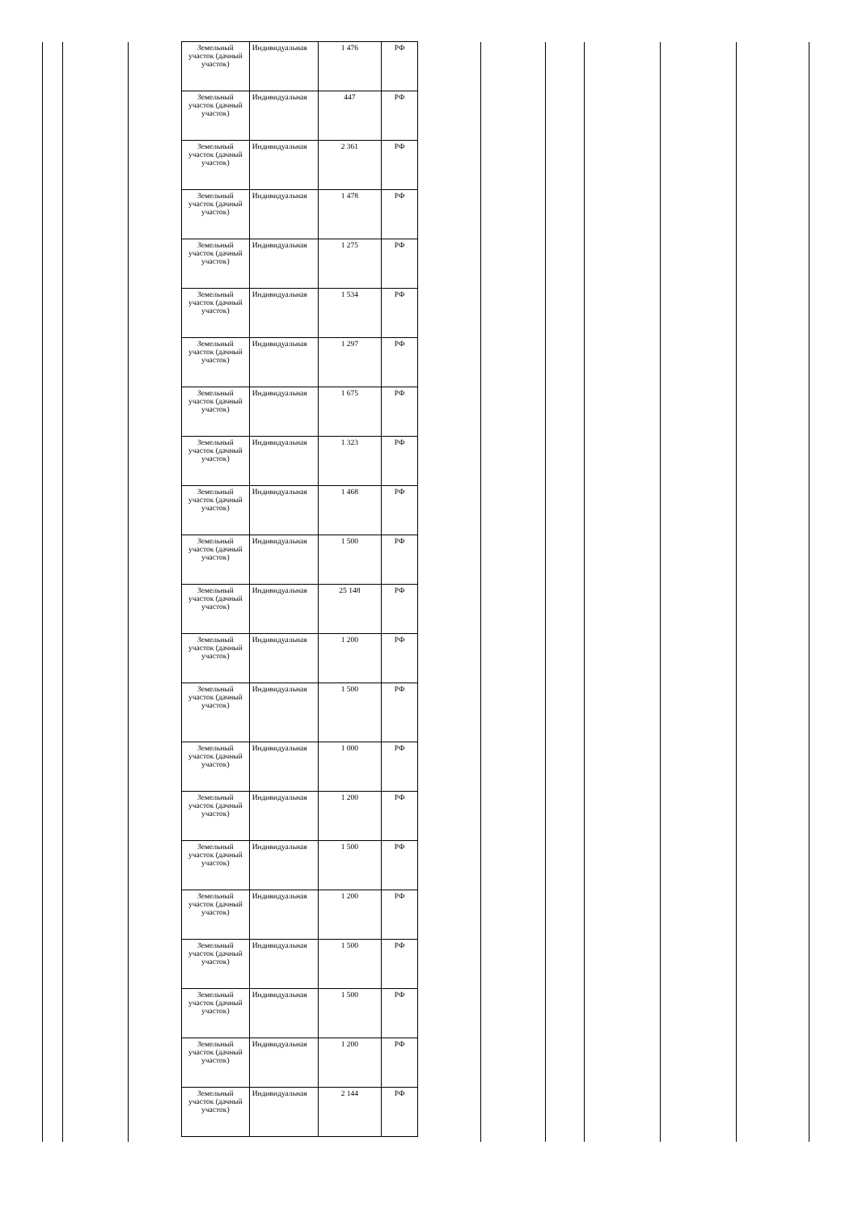| Земельный участок (дачный участок) | Индивидуальная | 1 476 | РФ |
| Земельный участок (дачный участок) | Индивидуальная | 447 | РФ |
| Земельный участок (дачный участок) | Индивидуальная | 2 361 | РФ |
| Земельный участок (дачный участок) | Индивидуальная | 1 478 | РФ |
| Земельный участок (дачный участок) | Индивидуальная | 1 275 | РФ |
| Земельный участок (дачный участок) | Индивидуальная | 1 534 | РФ |
| Земельный участок (дачный участок) | Индивидуальная | 1 297 | РФ |
| Земельный участок (дачный участок) | Индивидуальная | 1 675 | РФ |
| Земельный участок (дачный участок) | Индивидуальная | 1 323 | РФ |
| Земельный участок (дачный участок) | Индивидуальная | 1 468 | РФ |
| Земельный участок (дачный участок) | Индивидуальная | 1 500 | РФ |
| Земельный участок (дачный участок) | Индивидуальная | 25 148 | РФ |
| Земельный участок (дачный участок) | Индивидуальная | 1 200 | РФ |
| Земельный участок (дачный участок) | Индивидуальная | 1 500 | РФ |
| Земельный участок (дачный участок) | Индивидуальная | 1 000 | РФ |
| Земельный участок (дачный участок) | Индивидуальная | 1 200 | РФ |
| Земельный участок (дачный участок) | Индивидуальная | 1 500 | РФ |
| Земельный участок (дачный участок) | Индивидуальная | 1 200 | РФ |
| Земельный участок (дачный участок) | Индивидуальная | 1 500 | РФ |
| Земельный участок (дачный участок) | Индивидуальная | 1 500 | РФ |
| Земельный участок (дачный участок) | Индивидуальная | 1 200 | РФ |
| Земельный участок (дачный участок) | Индивидуальная | 2 144 | РФ |